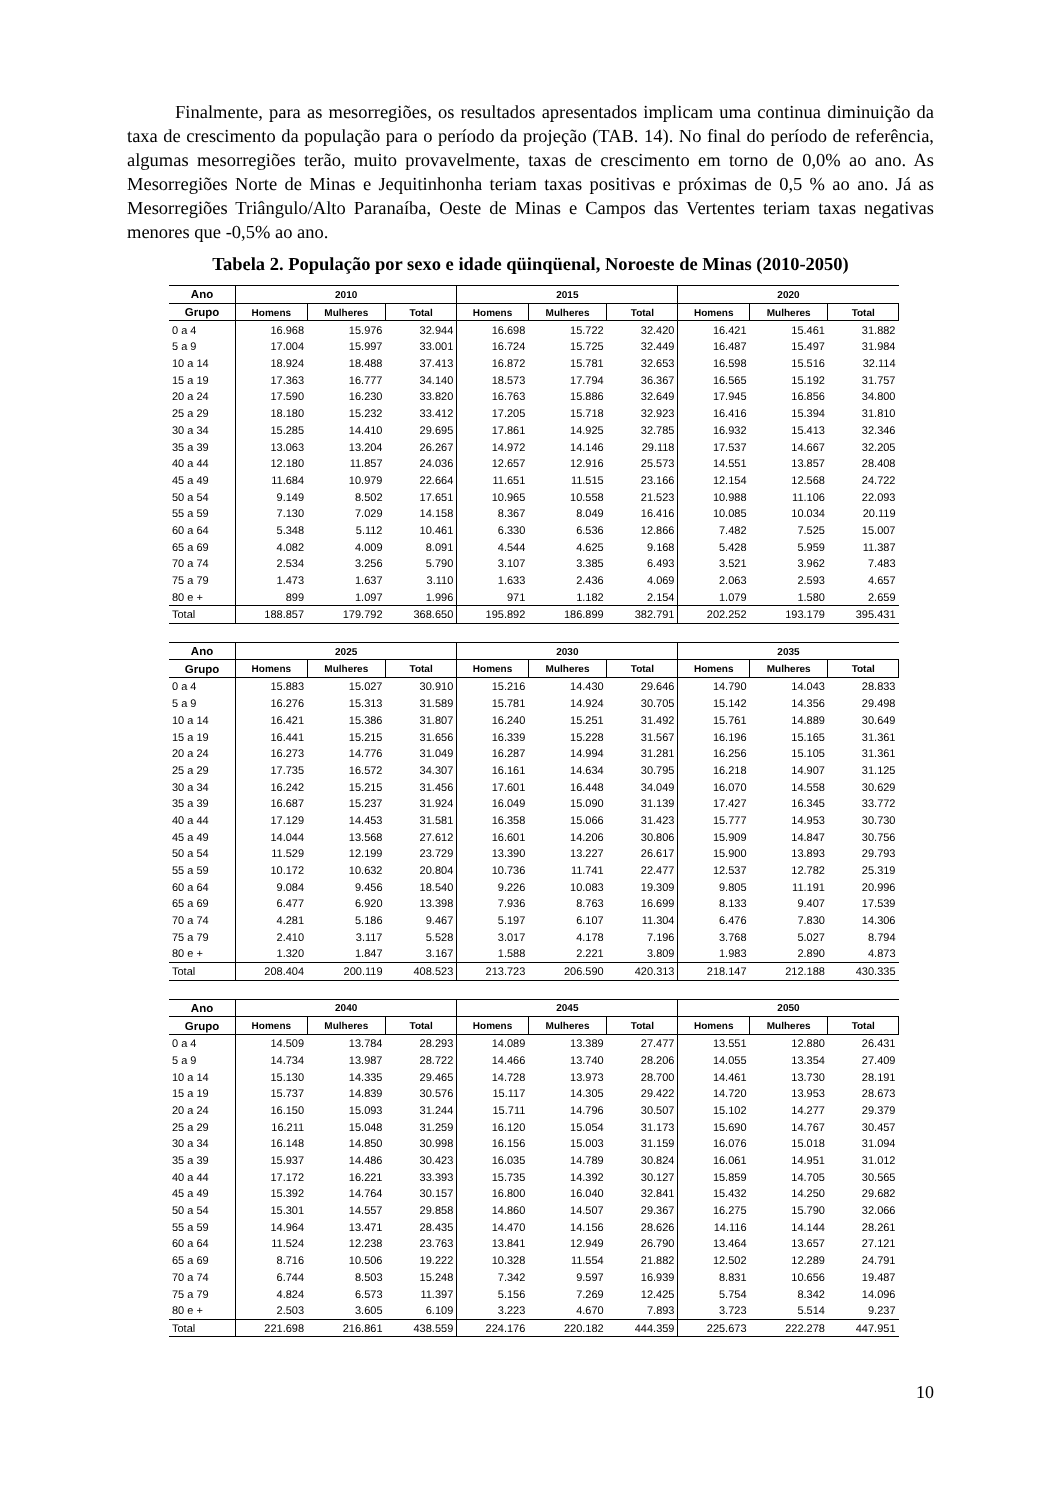Finalmente, para as mesorregiões, os resultados apresentados implicam uma continua diminuição da taxa de crescimento da população para o período da projeção (TAB. 14). No final do período de referência, algumas mesorregiões terão, muito provavelmente, taxas de crescimento em torno de 0,0% ao ano. As Mesorregiões Norte de Minas e Jequitinhonha teriam taxas positivas e próximas de 0,5 % ao ano. Já as Mesorregiões Triângulo/Alto Paranaíba, Oeste de Minas e Campos das Vertentes teriam taxas negativas menores que -0,5% ao ano.
Tabela 2. População por sexo e idade qüinqüenal, Noroeste de Minas (2010-2050)
| Ano | 2010 | | | 2015 | | | 2020 | | |
| --- | --- | --- | --- | --- | --- | --- | --- | --- | --- |
| Grupo | Homens | Mulheres | Total | Homens | Mulheres | Total | Homens | Mulheres | Total |
| 0 a 4 | 16.968 | 15.976 | 32.944 | 16.698 | 15.722 | 32.420 | 16.421 | 15.461 | 31.882 |
| 5 a 9 | 17.004 | 15.997 | 33.001 | 16.724 | 15.725 | 32.449 | 16.487 | 15.497 | 31.984 |
| 10 a 14 | 18.924 | 18.488 | 37.413 | 16.872 | 15.781 | 32.653 | 16.598 | 15.516 | 32.114 |
| 15 a 19 | 17.363 | 16.777 | 34.140 | 18.573 | 17.794 | 36.367 | 16.565 | 15.192 | 31.757 |
| 20 a 24 | 17.590 | 16.230 | 33.820 | 16.763 | 15.886 | 32.649 | 17.945 | 16.856 | 34.800 |
| 25 a 29 | 18.180 | 15.232 | 33.412 | 17.205 | 15.718 | 32.923 | 16.416 | 15.394 | 31.810 |
| 30 a 34 | 15.285 | 14.410 | 29.695 | 17.861 | 14.925 | 32.785 | 16.932 | 15.413 | 32.346 |
| 35 a 39 | 13.063 | 13.204 | 26.267 | 14.972 | 14.146 | 29.118 | 17.537 | 14.667 | 32.205 |
| 40 a 44 | 12.180 | 11.857 | 24.036 | 12.657 | 12.916 | 25.573 | 14.551 | 13.857 | 28.408 |
| 45 a 49 | 11.684 | 10.979 | 22.664 | 11.651 | 11.515 | 23.166 | 12.154 | 12.568 | 24.722 |
| 50 a 54 | 9.149 | 8.502 | 17.651 | 10.965 | 10.558 | 21.523 | 10.988 | 11.106 | 22.093 |
| 55 a 59 | 7.130 | 7.029 | 14.158 | 8.367 | 8.049 | 16.416 | 10.085 | 10.034 | 20.119 |
| 60 a 64 | 5.348 | 5.112 | 10.461 | 6.330 | 6.536 | 12.866 | 7.482 | 7.525 | 15.007 |
| 65 a 69 | 4.082 | 4.009 | 8.091 | 4.544 | 4.625 | 9.168 | 5.428 | 5.959 | 11.387 |
| 70 a 74 | 2.534 | 3.256 | 5.790 | 3.107 | 3.385 | 6.493 | 3.521 | 3.962 | 7.483 |
| 75 a 79 | 1.473 | 1.637 | 3.110 | 1.633 | 2.436 | 4.069 | 2.063 | 2.593 | 4.657 |
| 80 e + | 899 | 1.097 | 1.996 | 971 | 1.182 | 2.154 | 1.079 | 1.580 | 2.659 |
| Total | 188.857 | 179.792 | 368.650 | 195.892 | 186.899 | 382.791 | 202.252 | 193.179 | 395.431 |
| Ano | 2025 | | | 2030 | | | 2035 | | |
| --- | --- | --- | --- | --- | --- | --- | --- | --- | --- |
| Grupo | Homens | Mulheres | Total | Homens | Mulheres | Total | Homens | Mulheres | Total |
| 0 a 4 | 15.883 | 15.027 | 30.910 | 15.216 | 14.430 | 29.646 | 14.790 | 14.043 | 28.833 |
| 5 a 9 | 16.276 | 15.313 | 31.589 | 15.781 | 14.924 | 30.705 | 15.142 | 14.356 | 29.498 |
| 10 a 14 | 16.421 | 15.386 | 31.807 | 16.240 | 15.251 | 31.492 | 15.761 | 14.889 | 30.649 |
| 15 a 19 | 16.441 | 15.215 | 31.656 | 16.339 | 15.228 | 31.567 | 16.196 | 15.165 | 31.361 |
| 20 a 24 | 16.273 | 14.776 | 31.049 | 16.287 | 14.994 | 31.281 | 16.256 | 15.105 | 31.361 |
| 25 a 29 | 17.735 | 16.572 | 34.307 | 16.161 | 14.634 | 30.795 | 16.218 | 14.907 | 31.125 |
| 30 a 34 | 16.242 | 15.215 | 31.456 | 17.601 | 16.448 | 34.049 | 16.070 | 14.558 | 30.629 |
| 35 a 39 | 16.687 | 15.237 | 31.924 | 16.049 | 15.090 | 31.139 | 17.427 | 16.345 | 33.772 |
| 40 a 44 | 17.129 | 14.453 | 31.581 | 16.358 | 15.066 | 31.423 | 15.777 | 14.953 | 30.730 |
| 45 a 49 | 14.044 | 13.568 | 27.612 | 16.601 | 14.206 | 30.806 | 15.909 | 14.847 | 30.756 |
| 50 a 54 | 11.529 | 12.199 | 23.729 | 13.390 | 13.227 | 26.617 | 15.900 | 13.893 | 29.793 |
| 55 a 59 | 10.172 | 10.632 | 20.804 | 10.736 | 11.741 | 22.477 | 12.537 | 12.782 | 25.319 |
| 60 a 64 | 9.084 | 9.456 | 18.540 | 9.226 | 10.083 | 19.309 | 9.805 | 11.191 | 20.996 |
| 65 a 69 | 6.477 | 6.920 | 13.398 | 7.936 | 8.763 | 16.699 | 8.133 | 9.407 | 17.539 |
| 70 a 74 | 4.281 | 5.186 | 9.467 | 5.197 | 6.107 | 11.304 | 6.476 | 7.830 | 14.306 |
| 75 a 79 | 2.410 | 3.117 | 5.528 | 3.017 | 4.178 | 7.196 | 3.768 | 5.027 | 8.794 |
| 80 e + | 1.320 | 1.847 | 3.167 | 1.588 | 2.221 | 3.809 | 1.983 | 2.890 | 4.873 |
| Total | 208.404 | 200.119 | 408.523 | 213.723 | 206.590 | 420.313 | 218.147 | 212.188 | 430.335 |
| Ano | 2040 | | | 2045 | | | 2050 | | |
| --- | --- | --- | --- | --- | --- | --- | --- | --- | --- |
| Grupo | Homens | Mulheres | Total | Homens | Mulheres | Total | Homens | Mulheres | Total |
| 0 a 4 | 14.509 | 13.784 | 28.293 | 14.089 | 13.389 | 27.477 | 13.551 | 12.880 | 26.431 |
| 5 a 9 | 14.734 | 13.987 | 28.722 | 14.466 | 13.740 | 28.206 | 14.055 | 13.354 | 27.409 |
| 10 a 14 | 15.130 | 14.335 | 29.465 | 14.728 | 13.973 | 28.700 | 14.461 | 13.730 | 28.191 |
| 15 a 19 | 15.737 | 14.839 | 30.576 | 15.117 | 14.305 | 29.422 | 14.720 | 13.953 | 28.673 |
| 20 a 24 | 16.150 | 15.093 | 31.244 | 15.711 | 14.796 | 30.507 | 15.102 | 14.277 | 29.379 |
| 25 a 29 | 16.211 | 15.048 | 31.259 | 16.120 | 15.054 | 31.173 | 15.690 | 14.767 | 30.457 |
| 30 a 34 | 16.148 | 14.850 | 30.998 | 16.156 | 15.003 | 31.159 | 16.076 | 15.018 | 31.094 |
| 35 a 39 | 15.937 | 14.486 | 30.423 | 16.035 | 14.789 | 30.824 | 16.061 | 14.951 | 31.012 |
| 40 a 44 | 17.172 | 16.221 | 33.393 | 15.735 | 14.392 | 30.127 | 15.859 | 14.705 | 30.565 |
| 45 a 49 | 15.392 | 14.764 | 30.157 | 16.800 | 16.040 | 32.841 | 15.432 | 14.250 | 29.682 |
| 50 a 54 | 15.301 | 14.557 | 29.858 | 14.860 | 14.507 | 29.367 | 16.275 | 15.790 | 32.066 |
| 55 a 59 | 14.964 | 13.471 | 28.435 | 14.470 | 14.156 | 28.626 | 14.116 | 14.144 | 28.261 |
| 60 a 64 | 11.524 | 12.238 | 23.763 | 13.841 | 12.949 | 26.790 | 13.464 | 13.657 | 27.121 |
| 65 a 69 | 8.716 | 10.506 | 19.222 | 10.328 | 11.554 | 21.882 | 12.502 | 12.289 | 24.791 |
| 70 a 74 | 6.744 | 8.503 | 15.248 | 7.342 | 9.597 | 16.939 | 8.831 | 10.656 | 19.487 |
| 75 a 79 | 4.824 | 6.573 | 11.397 | 5.156 | 7.269 | 12.425 | 5.754 | 8.342 | 14.096 |
| 80 e + | 2.503 | 3.605 | 6.109 | 3.223 | 4.670 | 7.893 | 3.723 | 5.514 | 9.237 |
| Total | 221.698 | 216.861 | 438.559 | 224.176 | 220.182 | 444.359 | 225.673 | 222.278 | 447.951 |
10